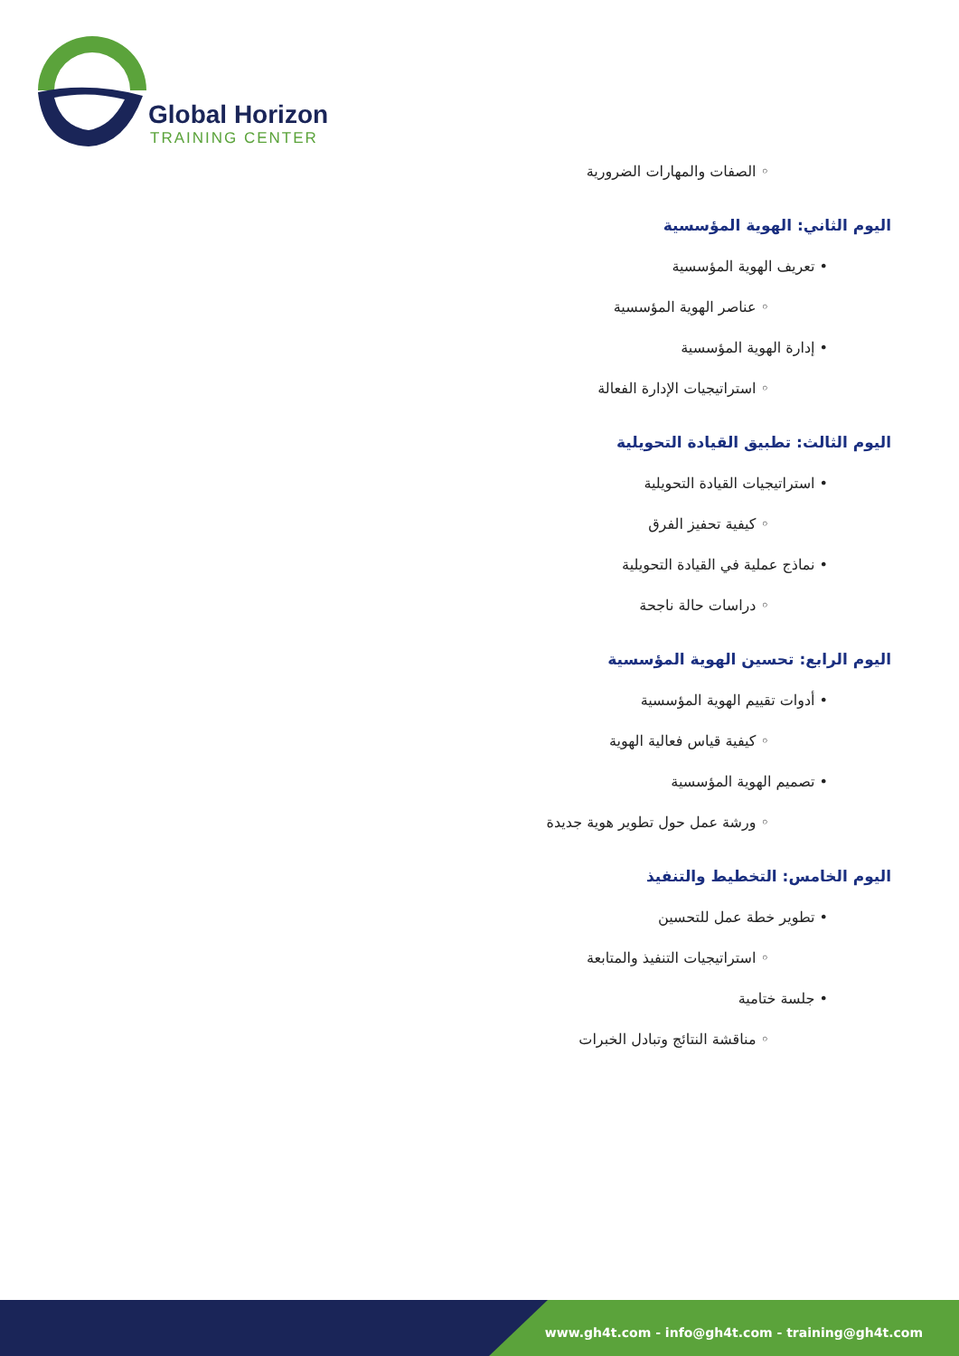Global Horizon
TRAINING CENTER
◦ الصفات والمهارات الضرورية
اليوم الثاني: الهوية المؤسسية
• تعريف الهوية المؤسسية
◦ عناصر الهوية المؤسسية
• إدارة الهوية المؤسسية
◦ استراتيجيات الإدارة الفعالة
اليوم الثالث: تطبيق القيادة التحويلية
• استراتيجيات القيادة التحويلية
◦ كيفية تحفيز الفرق
• نماذج عملية في القيادة التحويلية
◦ دراسات حالة ناجحة
اليوم الرابع: تحسين الهوية المؤسسية
• أدوات تقييم الهوية المؤسسية
◦ كيفية قياس فعالية الهوية
• تصميم الهوية المؤسسية
◦ ورشة عمل حول تطوير هوية جديدة
اليوم الخامس: التخطيط والتنفيذ
• تطوير خطة عمل للتحسين
◦ استراتيجيات التنفيذ والمتابعة
• جلسة ختامية
◦ مناقشة النتائج وتبادل الخبرات
www.gh4t.com - info@gh4t.com - training@gh4t.com